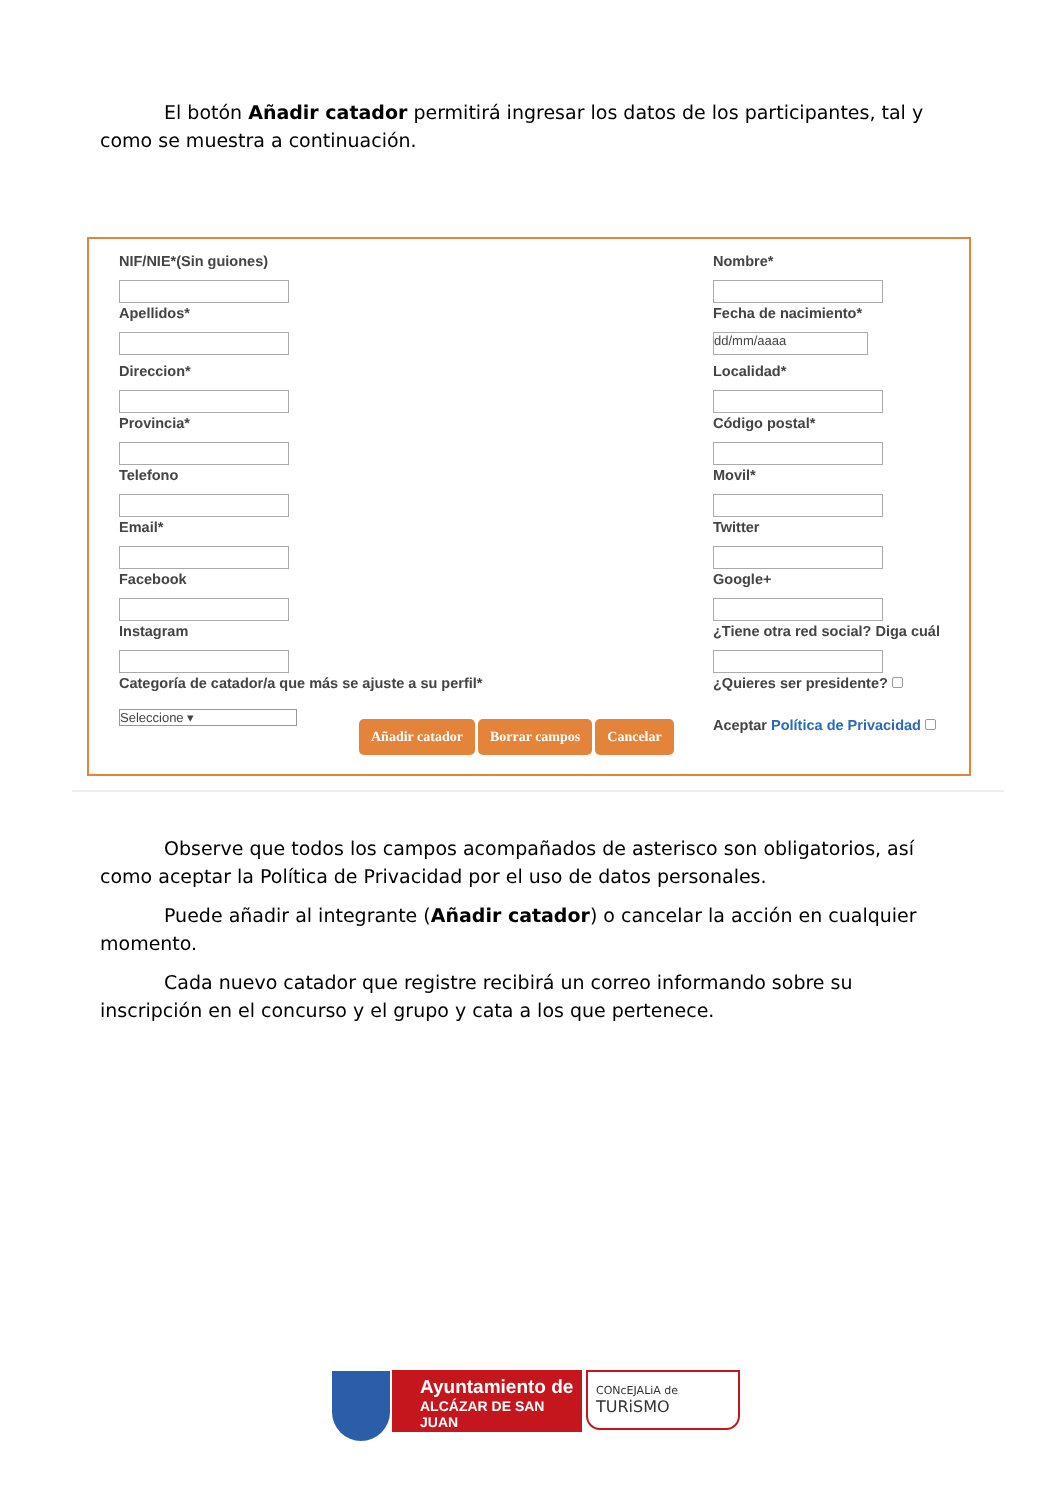El botón Añadir catador permitirá ingresar los datos de los participantes, tal y como se muestra a continuación.
NIF/NIE*(Sin guiones)
Apellidos*
Direccion*
Provincia*
Telefono
Email*
Facebook
Instagram
Categoría de catador/a que más se ajuste a su perfil*
Seleccione ▾
Nombre*
Fecha de nacimiento*
dd/mm/aaaa
Localidad*
Código postal*
Movil*
Twitter
Google+
¿Tiene otra red social? Diga cuál
¿Quieres ser presidente?
Aceptar Política de Privacidad
Añadir catador Borrar campos Cancelar
Observe que todos los campos acompañados de asterisco son obligatorios, así como aceptar la Política de Privacidad por el uso de datos personales.
Puede añadir al integrante (Añadir catador) o cancelar la acción en cualquier momento.
Cada nuevo catador que registre recibirá un correo informando sobre su inscripción en el concurso y el grupo y cata a los que pertenece.
Ayuntamiento de
ALCÁZAR DE SAN JUAN
CONcEJALiA de
TURiSMO